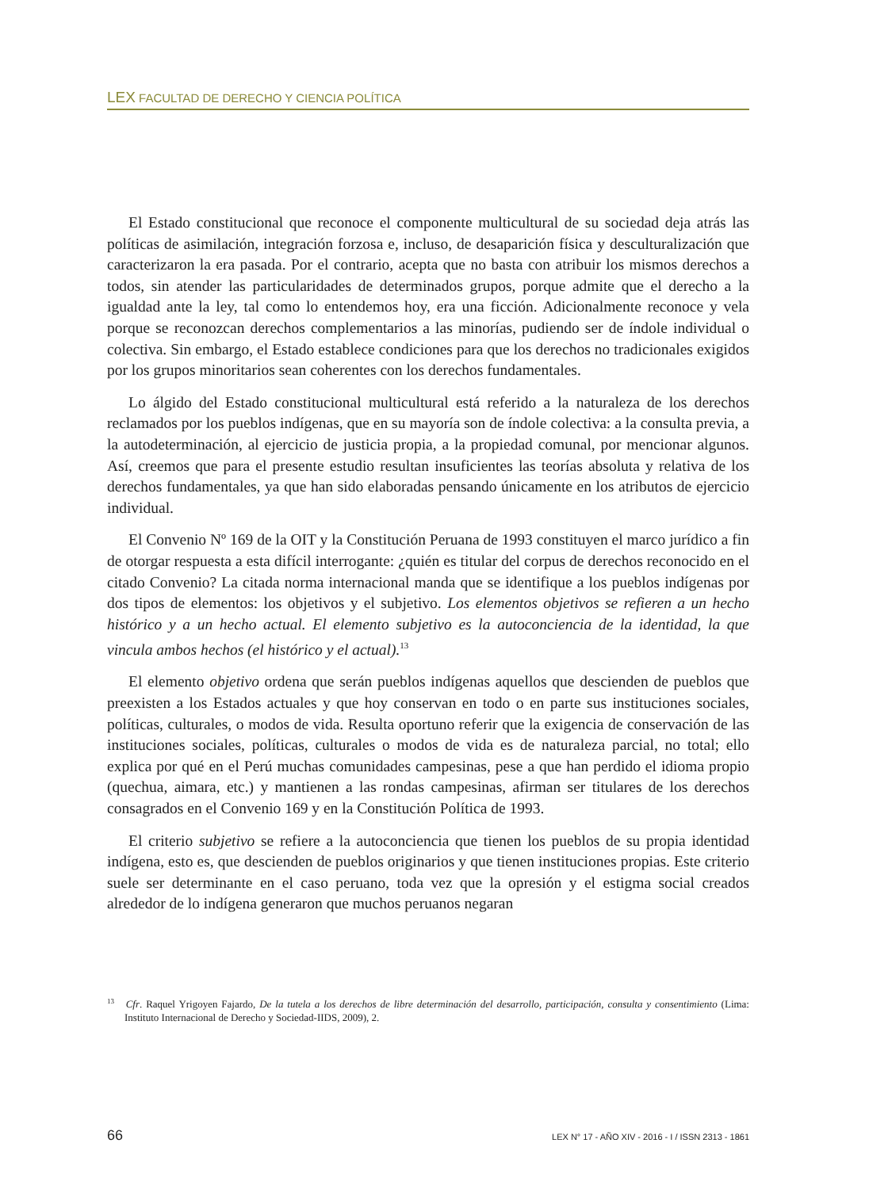LEX FACULTAD DE DERECHO Y CIENCIA POLÍTICA
El Estado constitucional que reconoce el componente multicultural de su sociedad deja atrás las políticas de asimilación, integración forzosa e, incluso, de desaparición física y desculturalización que caracterizaron la era pasada. Por el contrario, acepta que no basta con atribuir los mismos derechos a todos, sin atender las particularidades de determinados grupos, porque admite que el derecho a la igualdad ante la ley, tal como lo entendemos hoy, era una ficción. Adicionalmente reconoce y vela porque se reconozcan derechos complementarios a las minorías, pudiendo ser de índole individual o colectiva. Sin embargo, el Estado establece condiciones para que los derechos no tradicionales exigidos por los grupos minoritarios sean coherentes con los derechos fundamentales.
Lo álgido del Estado constitucional multicultural está referido a la naturaleza de los derechos reclamados por los pueblos indígenas, que en su mayoría son de índole colectiva: a la consulta previa, a la autodeterminación, al ejercicio de justicia propia, a la propiedad comunal, por mencionar algunos. Así, creemos que para el presente estudio resultan insuficientes las teorías absoluta y relativa de los derechos fundamentales, ya que han sido elaboradas pensando únicamente en los atributos de ejercicio individual.
El Convenio Nº 169 de la OIT y la Constitución Peruana de 1993 constituyen el marco jurídico a fin de otorgar respuesta a esta difícil interrogante: ¿quién es titular del corpus de derechos reconocido en el citado Convenio? La citada norma internacional manda que se identifique a los pueblos indígenas por dos tipos de elementos: los objetivos y el subjetivo. Los elementos objetivos se refieren a un hecho histórico y a un hecho actual. El elemento subjetivo es la autoconciencia de la identidad, la que vincula ambos hechos (el histórico y el actual).<sup>13</sup>
El elemento objetivo ordena que serán pueblos indígenas aquellos que descienden de pueblos que preexisten a los Estados actuales y que hoy conservan en todo o en parte sus instituciones sociales, políticas, culturales, o modos de vida. Resulta oportuno referir que la exigencia de conservación de las instituciones sociales, políticas, culturales o modos de vida es de naturaleza parcial, no total; ello explica por qué en el Perú muchas comunidades campesinas, pese a que han perdido el idioma propio (quechua, aimara, etc.) y mantienen a las rondas campesinas, afirman ser titulares de los derechos consagrados en el Convenio 169 y en la Constitución Política de 1993.
El criterio subjetivo se refiere a la autoconciencia que tienen los pueblos de su propia identidad indígena, esto es, que descienden de pueblos originarios y que tienen instituciones propias. Este criterio suele ser determinante en el caso peruano, toda vez que la opresión y el estigma social creados alrededor de lo indígena generaron que muchos peruanos negaran
<sup>13</sup> Cfr. Raquel Yrigoyen Fajardo, De la tutela a los derechos de libre determinación del desarrollo, participación, consulta y consentimiento (Lima: Instituto Internacional de Derecho y Sociedad-IIDS, 2009), 2.
66 LEX N° 17 - AÑO XIV - 2016 - I / ISSN 2313 - 1861